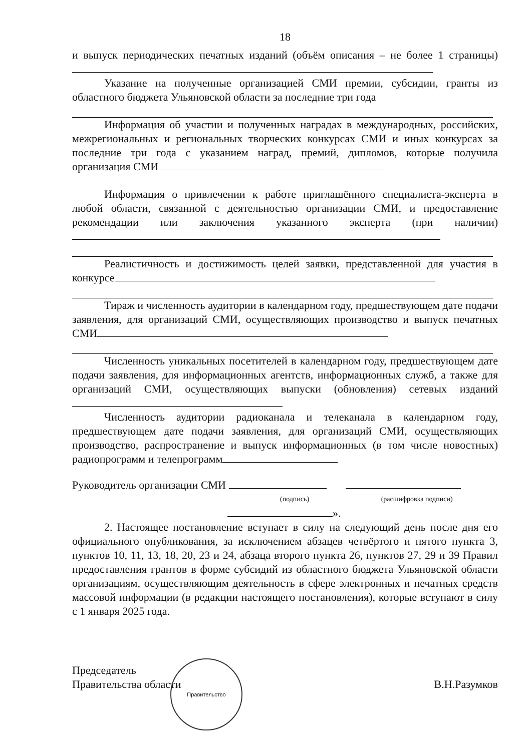18
и выпуск периодических печатных изданий (объём описания – не более 1 страницы)
Указание на полученные организацией СМИ премии, субсидии, гранты из областного бюджета Ульяновской области за последние три года
Информация об участии и полученных наградах в международных, российских, межрегиональных и региональных творческих конкурсах СМИ и иных конкурсах за последние три года с указанием наград, премий, дипломов, которые получила организация СМИ
Информация о привлечении к работе приглашённого специалиста-эксперта в любой области, связанной с деятельностью организации СМИ, и предоставление рекомендации или заключения указанного эксперта (при наличии)
Реалистичность и достижимость целей заявки, представленной для участия в конкурсе
Тираж и численность аудитории в календарном году, предшествующем дате подачи заявления, для организаций СМИ, осуществляющих производство и выпуск печатных СМИ
Численность уникальных посетителей в календарном году, предшествующем дате подачи заявления, для информационных агентств, информационных служб, а также для организаций СМИ, осуществляющих выпуски (обновления) сетевых изданий
Численность аудитории радиоканала и телеканала в календарном году, предшествующем дате подачи заявления, для организаций СМИ, осуществляющих производство, распространение и выпуск информационных (в том числе новостных) радиопрограмм и телепрограмм
Руководитель организации СМИ
(подпись) (расшифровка подписи)
».
2. Настоящее постановление вступает в силу на следующий день после дня его официального опубликования, за исключением абзацев четвёртого и пятого пункта 3, пунктов 10, 11, 13, 18, 20, 23 и 24, абзаца второго пункта 26, пунктов 27, 29 и 39 Правил предоставления грантов в форме субсидий из областного бюджета Ульяновской области организациям, осуществляющим деятельность в сфере электронных и печатных средств массовой информации (в редакции настоящего постановления), которые вступают в силу с 1 января 2025 года.
Председатель
Правительства области
В.Н.Разумков
Правительство